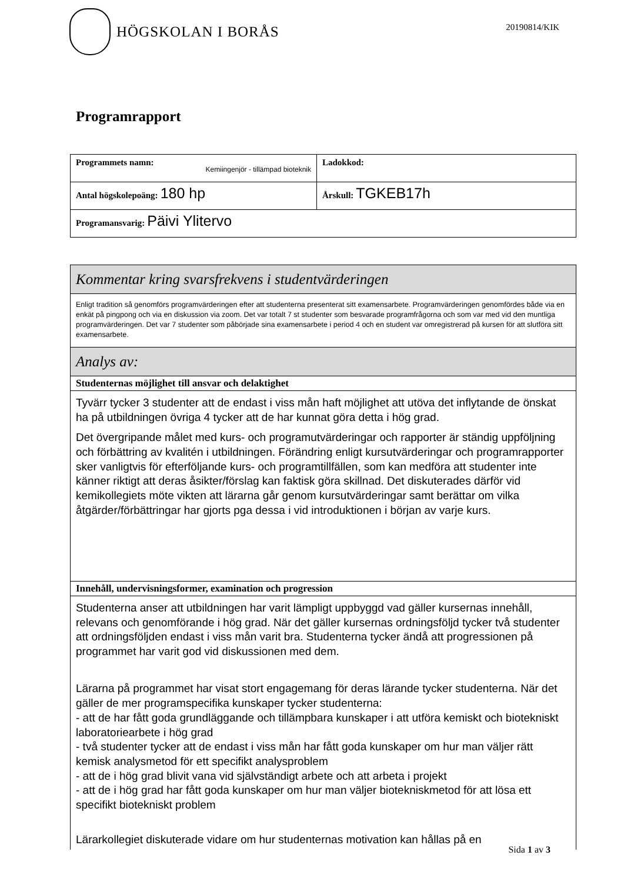HÖGSKOLAN I BORÅS
20190814/KIK
Programrapport
| Programmets namn: Kemiingenjör - tillämpad bioteknik | Ladokkod: |
| Antal högskolepoäng: 180 hp | Årskull: TGKEB17h |
| Programansvarig: Päivi Ylitervo | |
| Kommentar kring svarsfrekvens i studentvärderingen |
| Enligt tradition så genomförs programvärderingen efter att studenterna presenterat sitt examensarbete. Programvärderingen genomfördes både via en enkät på pingpong och via en diskussion via zoom. Det var totalt 7 st studenter som besvarade programfrågorna och som var med vid den muntliga programvärderingen. Det var 7 studenter som påbörjade sina examensarbete i period 4 och en student var omregistrerad på kursen för att slutföra sitt examensarbete. |
| Analys av: |
| Studenternas möjlighet till ansvar och delaktighet |
| Tyvärr tycker 3 studenter att de endast i viss mån haft möjlighet att utöva det inflytande de önskat ha på utbildningen övriga 4 tycker att de har kunnat göra detta i hög grad. Det övergripande målet med kurs- och programutvärderingar och rapporter är ständig uppföljning och förbättring av kvalitén i utbildningen. Förändring enligt kursutvärderingar och programrapporter sker vanligtvis för efterföljande kurs- och programtillfällen, som kan medföra att studenter inte känner riktigt att deras åsikter/förslag kan faktisk göra skillnad. Det diskuterades därför vid kemikollegiets möte vikten att lärarna går genom kursutvärderingar samt berättar om vilka åtgärder/förbättringar har gjorts pga dessa i vid introduktionen i början av varje kurs. |
| Innehåll, undervisningsformer, examination och progression |
| Studenterna anser att utbildningen har varit lämpligt uppbyggd vad gäller kursernas innehåll, relevans och genomförande i hög grad. När det gäller kursernas ordningsföljd tycker två studenter att ordningsföljden endast i viss mån varit bra. Studenterna tycker ändå att progressionen på programmet har varit god vid diskussionen med dem. Lärarna på programmet har visat stort engagemang för deras lärande tycker studenterna. När det gäller de mer programspecifika kunskaper tycker studenterna: - att de har fått goda grundläggande och tillämpbara kunskaper i att utföra kemiskt och biotekniskt laboratoriearbete i hög grad - två studenter tycker att de endast i viss mån har fått goda kunskaper om hur man väljer rätt kemisk analysmetod för ett specifikt analysproblem - att de i hög grad blivit vana vid självständigt arbete och att arbeta i projekt - att de i hög grad har fått goda kunskaper om hur man väljer biotekniskmetod för att lösa ett specifikt biotekniskt problem Lärarkollegiet diskuterade vidare om hur studenternas motivation kan hållas på en |
Sida 1 av 3